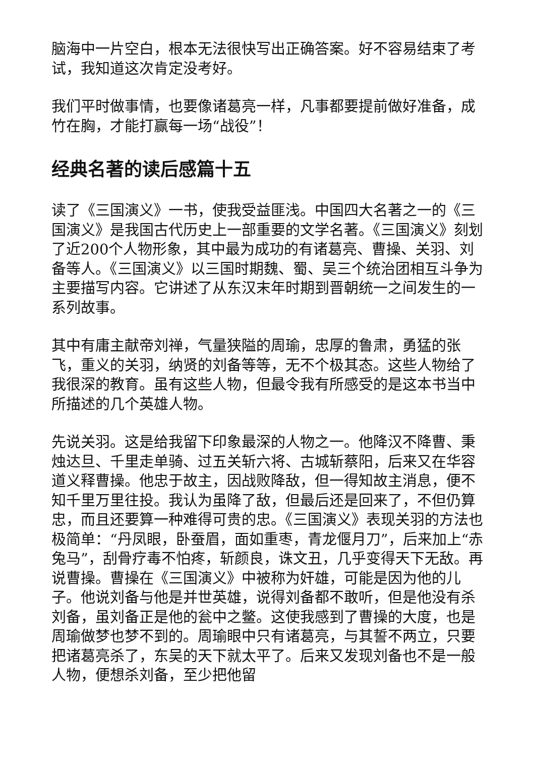脑海中一片空白，根本无法很快写出正确答案。好不容易结束了考试，我知道这次肯定没考好。
我们平时做事情，也要像诸葛亮一样，凡事都要提前做好准备，成竹在胸，才能打赢每一场“战役”！
经典名著的读后感篇十五
读了《三国演义》一书，使我受益匪浅。中国四大名著之一的《三国演义》是我国古代历史上一部重要的文学名著。《三国演义》刻划了近200个人物形象，其中最为成功的有诸葛亮、曹操、关羽、刘备等人。《三国演义》以三国时期魏、蜀、吴三个统治团相互斗争为主要描写内容。它讲述了从东汉末年时期到晋朝统一之间发生的一系列故事。
其中有庸主献帝刘禅，气量狭隘的周瑜，忠厚的鲁肃，勇猛的张飞，重义的关羽，纳贤的刘备等等，无不个极其态。这些人物给了我很深的教育。虽有这些人物，但最令我有所感受的是这本书当中所描述的几个英雄人物。
先说关羽。这是给我留下印象最深的人物之一。他降汉不降曹、秉烛达旦、千里走单骑、过五关斩六将、古城斩蔡阳，后来又在华容道义释曹操。他忠于故主，因战败降敌，但一得知故主消息，便不知千里万里往投。我认为虽降了敌，但最后还是回来了，不但仍算忠，而且还要算一种难得可贵的忠。《三国演义》表现关羽的方法也极简单：“丹凤眼，卧蚕眉，面如重枣，青龙偃月刀”，后来加上“赤兔马”，刮骨疗毒不怕疼，斩颜良，诛文丑，几乎变得天下无敌。再说曹操。曹操在《三国演义》中被称为奸雄，可能是因为他的儿子。他说刘备与他是并世英雄，说得刘备都不敢听，但是他没有杀刘备，虽刘备正是他的瓮中之鳖。这使我感到了曹操的大度，也是周瑜做梦也梦不到的。周瑜眼中只有诸葛亮，与其誓不两立，只要把诸葛亮杀了，东吴的天下就太平了。后来又发现刘备也不是一般人物，便想杀刘备，至少把他留